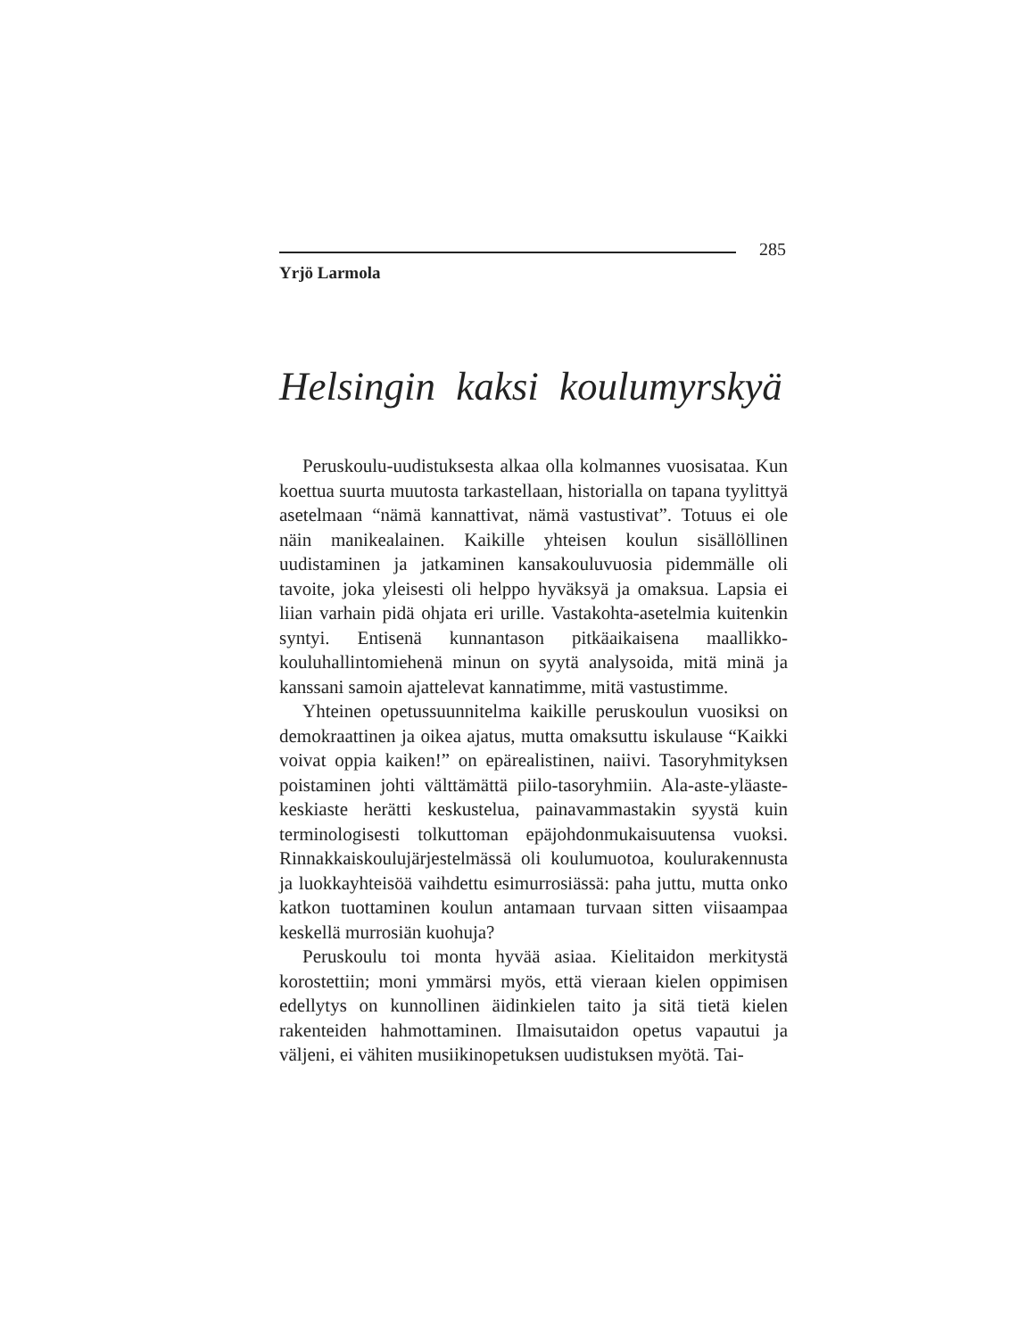285
Yrjö Larmola
Helsingin kaksi koulumyrskyä
Peruskoulu-uudistuksesta alkaa olla kolmannes vuosisataa. Kun koettua suurta muutosta tarkastellaan, historialla on tapana tyylittyä asetelmaan “nämä kannattivat, nämä vastustivat”. Totuus ei ole näin manikealainen. Kaikille yhteisen koulun sisällöllinen uudistaminen ja jatkaminen kansakouluvuosia pidemmälle oli tavoite, joka yleisesti oli helppo hyväksyä ja omaksua. Lapsia ei liian varhain pidä ohjata eri urille. Vastakohta-asetelmia kuitenkin syntyi. Entisenä kunnantason pitkäaikaisena maallikko-kouluhallintomiehenä minun on syytä analysoida, mitä minä ja kanssani samoin ajattelevat kannatimme, mitä vastustimme.
Yhteinen opetussuunnitelma kaikille peruskoulun vuosiksi on demokraattinen ja oikea ajatus, mutta omaksuttu iskulause “Kaikki voivat oppia kaiken!” on epärealistinen, naiivi. Tasoryhmityksen poistaminen johti välttämättä piilo-tasoryhmiin. Ala-aste-yläaste-keskiaste herätti keskustelua, painavammastakin syystä kuin terminologisesti tolkuttoman epäjohdonmukaisuutensa vuoksi. Rinnakkaiskoulujärjestelmässä oli koulumuotoa, koulurakennusta ja luokkayhteisöä vaihdettu esimurrosiässä: paha juttu, mutta onko katkon tuottaminen koulun antamaan turvaan sitten viisaampaa keskellä murrosiän kuohuja?
Peruskoulu toi monta hyvää asiaa. Kielitaidon merkitystä korostettiin; moni ymmärsi myös, että vieraan kielen oppimisen edellytys on kunnollinen äidinkielen taito ja sitä tietä kielen rakenteiden hahmottaminen. Ilmaisutaidon opetus vapautui ja väljeni, ei vähiten musiikinopetuksen uudistuksen myötä. Tai-